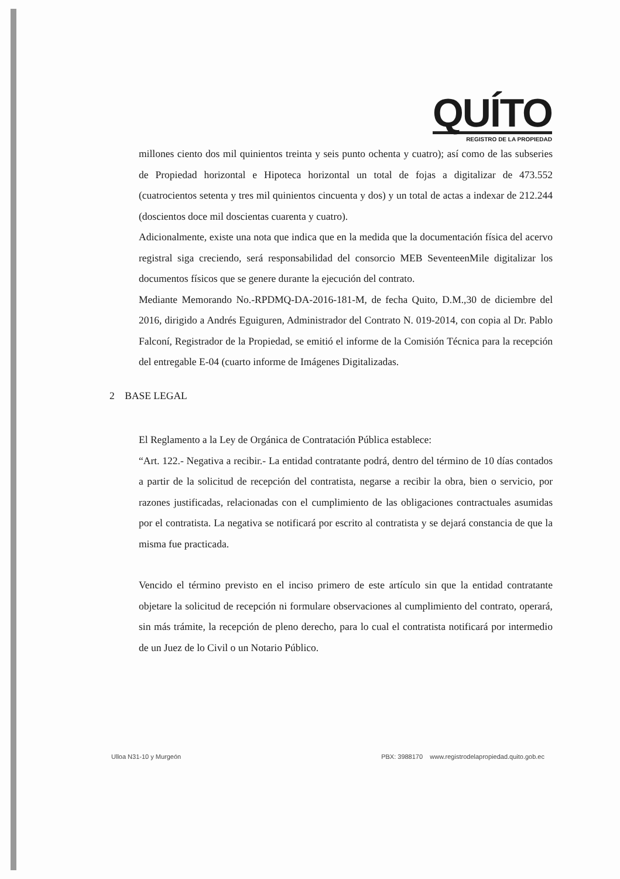QUÍTO
REGISTRO DE LA PROPIEDAD
millones ciento dos mil quinientos treinta y seis punto ochenta y cuatro); así como de las subseries de Propiedad horizontal e Hipoteca horizontal un total de fojas a digitalizar de 473.552 (cuatrocientos setenta y tres mil quinientos cincuenta y dos) y un total de actas a indexar de 212.244 (doscientos doce mil doscientas cuarenta y cuatro).
Adicionalmente, existe una nota que indica que en la medida que la documentación física del acervo registral siga creciendo, será responsabilidad del consorcio MEB SeventeenMile digitalizar los documentos físicos que se genere durante la ejecución del contrato.
Mediante Memorando No.-RPDMQ-DA-2016-181-M, de fecha Quito, D.M.,30 de diciembre del 2016, dirigido a Andrés Eguiguren, Administrador del Contrato N. 019-2014, con copia al Dr. Pablo Falconí, Registrador de la Propiedad, se emitió el informe de la Comisión Técnica para la recepción del entregable E-04 (cuarto informe de Imágenes Digitalizadas.
2 BASE LEGAL
El Reglamento a la Ley de Orgánica de Contratación Pública establece:
“Art. 122.- Negativa a recibir.- La entidad contratante podrá, dentro del término de 10 días contados a partir de la solicitud de recepción del contratista, negarse a recibir la obra, bien o servicio, por razones justificadas, relacionadas con el cumplimiento de las obligaciones contractuales asumidas por el contratista. La negativa se notificará por escrito al contratista y se dejará constancia de que la misma fue practicada.
Vencido el término previsto en el inciso primero de este artículo sin que la entidad contratante objetare la solicitud de recepción ni formulare observaciones al cumplimiento del contrato, operará, sin más trámite, la recepción de pleno derecho, para lo cual el contratista notificará por intermedio de un Juez de lo Civil o un Notario Público.
Ulloa N31-10 y Murgeón PBX: 3988170 www.registrodelapropiedad.quito.gob.ec